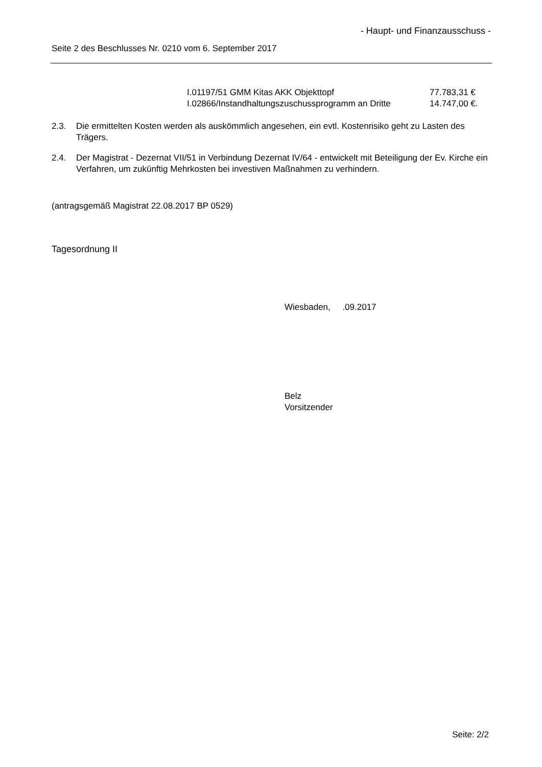- Haupt- und Finanzausschuss -
Seite 2 des Beschlusses Nr. 0210 vom 6. September 2017
| I.01197/51 GMM Kitas AKK Objekttopf | 77.783,31 € |
| I.02866/Instandhaltungszuschussprogramm an Dritte | 14.747,00 €. |
2.3. Die ermittelten Kosten werden als auskömmlich angesehen, ein evtl. Kostenrisiko geht zu Lasten des Trägers.
2.4. Der Magistrat - Dezernat VII/51 in Verbindung Dezernat IV/64 - entwickelt mit Beteiligung der Ev. Kirche ein Verfahren, um zukünftig Mehrkosten bei investiven Maßnahmen zu verhindern.
(antragsgemäß Magistrat 22.08.2017 BP 0529)
Tagesordnung II
Wiesbaden, .09.2017
Belz
Vorsitzender
Seite: 2/2